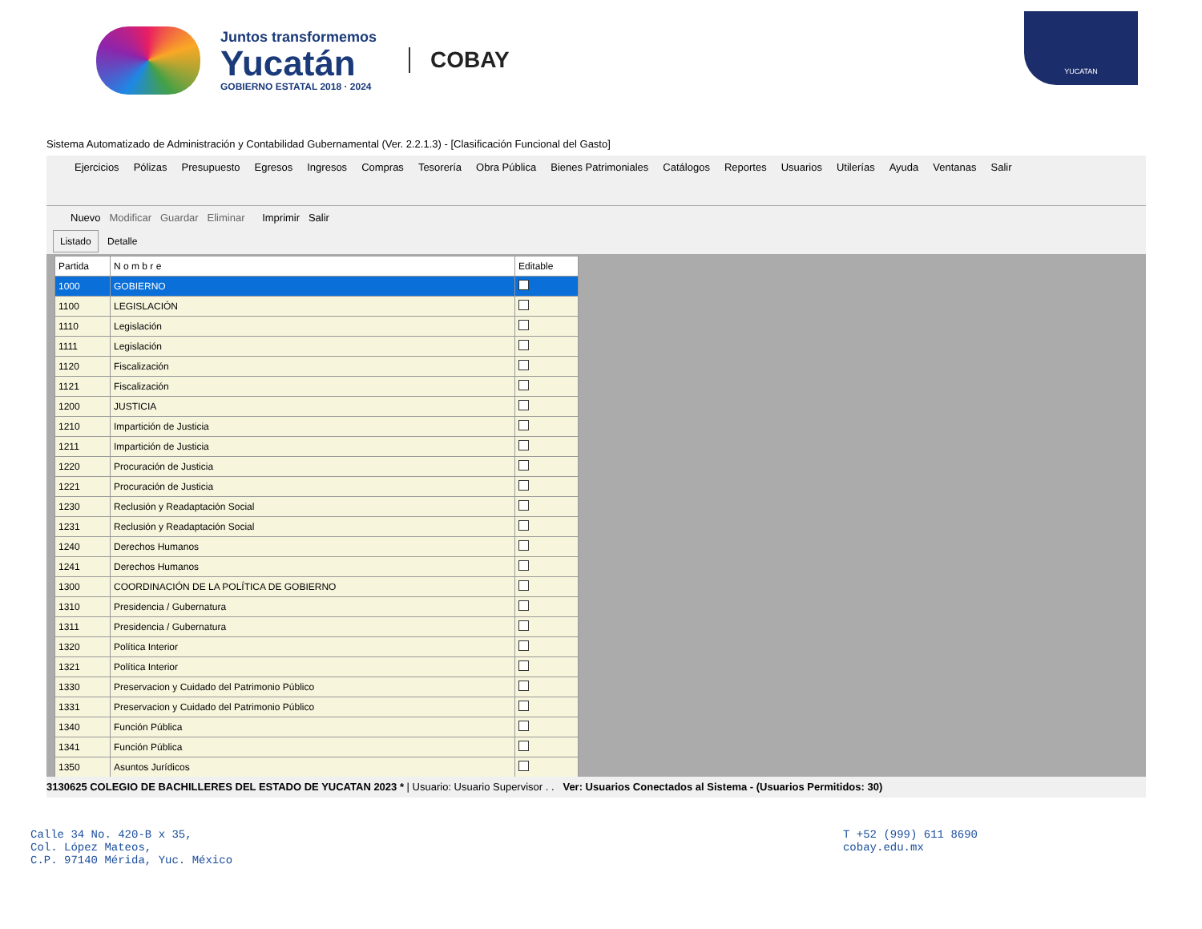Juntos transformemos
Yucatán
GOBIERNO ESTATAL 2018 · 2024
COBAY
YUCATAN
Sistema Automatizado de Administración y Contabilidad Gubernamental (Ver. 2.2.1.3) - [Clasificación Funcional del Gasto]
Ejercicios Pólizas Presupuesto Egresos Ingresos Compras Tesorería Obra Pública Bienes Patrimoniales Catálogos Reportes Usuarios Utilerías Ayuda Ventanas Salir
Nuevo Modificar Guardar Eliminar Imprimir Salir
Listado Detalle
| Partida | N o m b r e | Editable |
| --- | --- | --- |
| 1000 | GOBIERNO | |
| 1100 | LEGISLACIÓN | |
| 1110 | Legislación | |
| 1111 | Legislación | |
| 1120 | Fiscalización | |
| 1121 | Fiscalización | |
| 1200 | JUSTICIA | |
| 1210 | Impartición de Justicia | |
| 1211 | Impartición de Justicia | |
| 1220 | Procuración de Justicia | |
| 1221 | Procuración de Justicia | |
| 1230 | Reclusión y Readaptación Social | |
| 1231 | Reclusión y Readaptación Social | |
| 1240 | Derechos Humanos | |
| 1241 | Derechos Humanos | |
| 1300 | COORDINACIÓN DE LA POLÍTICA DE GOBIERNO | |
| 1310 | Presidencia / Gubernatura | |
| 1311 | Presidencia / Gubernatura | |
| 1320 | Política Interior | |
| 1321 | Política Interior | |
| 1330 | Preservacion y Cuidado del Patrimonio Público | |
| 1331 | Preservacion y Cuidado del Patrimonio Público | |
| 1340 | Función Pública | |
| 1341 | Función Pública | |
| 1350 | Asuntos Jurídicos | |
3130625 COLEGIO DE BACHILLERES DEL ESTADO DE YUCATAN 2023 * | Usuario: Usuario Supervisor . . Ver: Usuarios Conectados al Sistema - (Usuarios Permitidos: 30)
Calle 34 No. 420-B x 35,
Col. López Mateos,
C.P. 97140 Mérida, Yuc. México
T +52 (999) 611 8690
cobay.edu.mx